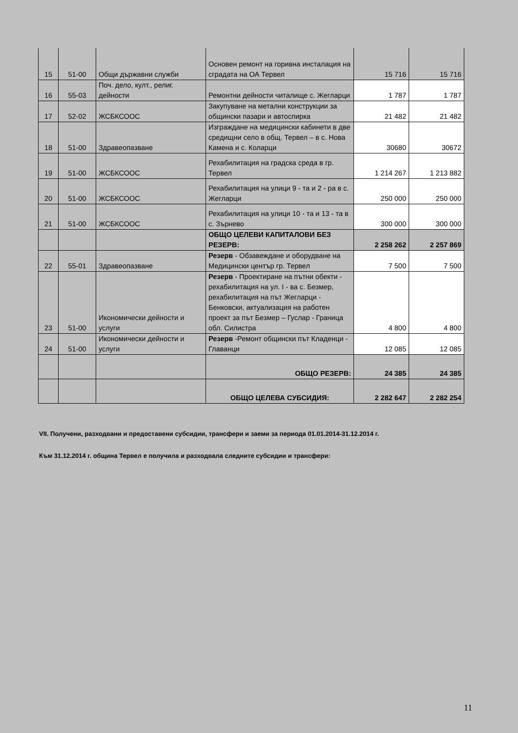| 15 | 51-00 | Общи държавни служби | Основен ремонт на горивна инсталация на сградата на ОА Тервел | 15 716 | 15 716 |
| 16 | 55-03 | Поч. дело, култ., религ. дейности | Ремонтни дейности читалище с. Жегларци | 1 787 | 1 787 |
| 17 | 52-02 | ЖСБКСООС | Закупуване на метални конструкции за общински пазари и автоспирка | 21 482 | 21 482 |
| 18 | 51-00 | Здравеопазване | Изграждане на медицински кабинети в две средищни село в общ. Тервел – в с. Нова Камена и с. Коларци | 30680 | 30672 |
| 19 | 51-00 | ЖСБКСООС | Рехабилитация на градска среда в гр. Тервел | 1 214 267 | 1 213 882 |
| 20 | 51-00 | ЖСБКСООС | Рехабилитация на улици 9 - та и 2 - ра в с. Жегларци | 250 000 | 250 000 |
| 21 | 51-00 | ЖСБКСООС | Рехабилитация на улици 10 - та и 13 - та в с. Зърнево | 300 000 | 300 000 |
| | | | ОБЩО ЦЕЛЕВИ КАПИТАЛОВИ БЕЗ РЕЗЕРВ: | 2 258 262 | 2 257 869 |
| 22 | 55-01 | Здравеопазване | Резерв - Обзавеждане и оборудване на Медицински център гр. Тервел | 7 500 | 7 500 |
| 23 | 51-00 | Икономически дейности и услуги | Резерв - Проектиране на пътни обекти - рехабилитация на ул. I - ва с. Безмер, рехабилитация на път Жегларци - Бенковски, актуализация на работен проект за път Безмер – Гуслар - Граница обл. Силистра | 4 800 | 4 800 |
| 24 | 51-00 | Икономически дейности и услуги | Резерв -Ремонт общински път Кладенци - Главанци | 12 085 | 12 085 |
| | | | ОБЩО РЕЗЕРВ: | 24 385 | 24 385 |
| | | | ОБЩО ЦЕЛЕВА СУБСИДИЯ: | 2 282 647 | 2 282 254 |
VII. Получени, разходвани и предоставени субсидии, трансфери и заеми за периода 01.01.2014-31.12.2014 г.
Към 31.12.2014 г. община Тервел е получила и разходвала следните субсидии и трансфери:
11